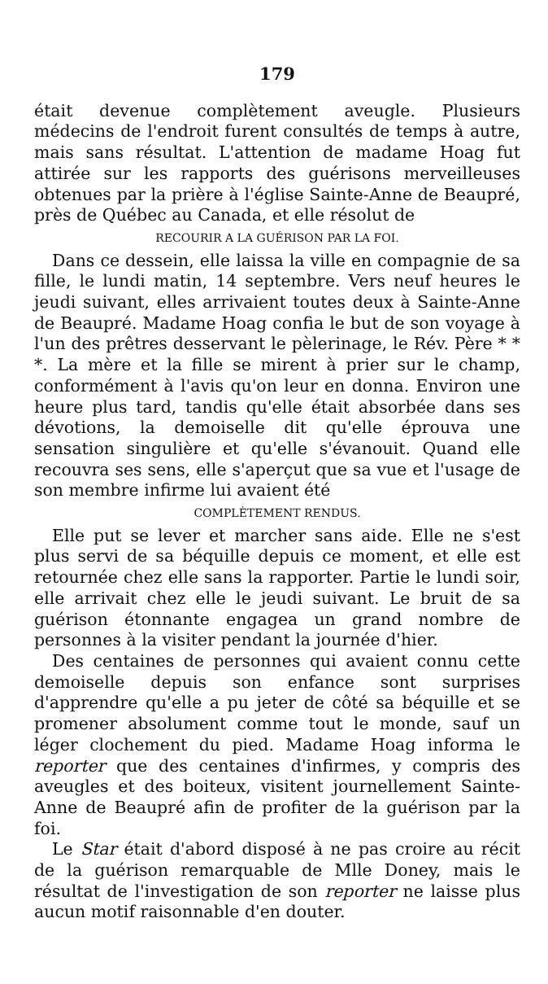179
était devenue complètement aveugle. Plusieurs médecins de l'endroit furent consultés de temps à autre, mais sans résultat. L'attention de madame Hoag fut attirée sur les rapports des guérisons merveilleuses obtenues par la prière à l'église Sainte-Anne de Beaupré, près de Québec au Canada, et elle résolut de
RECOURIR A LA GUÉRISON PAR LA FOI.
Dans ce dessein, elle laissa la ville en compagnie de sa fille, le lundi matin, 14 septembre. Vers neuf heures le jeudi suivant, elles arrivaient toutes deux à Sainte-Anne de Beaupré. Madame Hoag confia le but de son voyage à l'un des prêtres desservant le pèlerinage, le Rév. Père * * *. La mère et la fille se mirent à prier sur le champ, conformément à l'avis qu'on leur en donna. Environ une heure plus tard, tandis qu'elle était absorbée dans ses dévotions, la demoiselle dit qu'elle éprouva une sensation singulière et qu'elle s'évanouit. Quand elle recouvra ses sens, elle s'aperçut que sa vue et l'usage de son membre infirme lui avaient été
COMPLÈTEMENT RENDUS.
Elle put se lever et marcher sans aide. Elle ne s'est plus servi de sa béquille depuis ce moment, et elle est retournée chez elle sans la rapporter. Partie le lundi soir, elle arrivait chez elle le jeudi suivant. Le bruit de sa guérison étonnante engagea un grand nombre de personnes à la visiter pendant la journée d'hier.
Des centaines de personnes qui avaient connu cette demoiselle depuis son enfance sont surprises d'apprendre qu'elle a pu jeter de côté sa béquille et se promener absolument comme tout le monde, sauf un léger clochement du pied. Madame Hoag informa le reporter que des centaines d'infirmes, y compris des aveugles et des boiteux, visitent journellement Sainte-Anne de Beaupré afin de profiter de la guérison par la foi.
Le Star était d'abord disposé à ne pas croire au récit de la guérison remarquable de Mlle Doney, mais le résultat de l'investigation de son reporter ne laisse plus aucun motif raisonnable d'en douter.